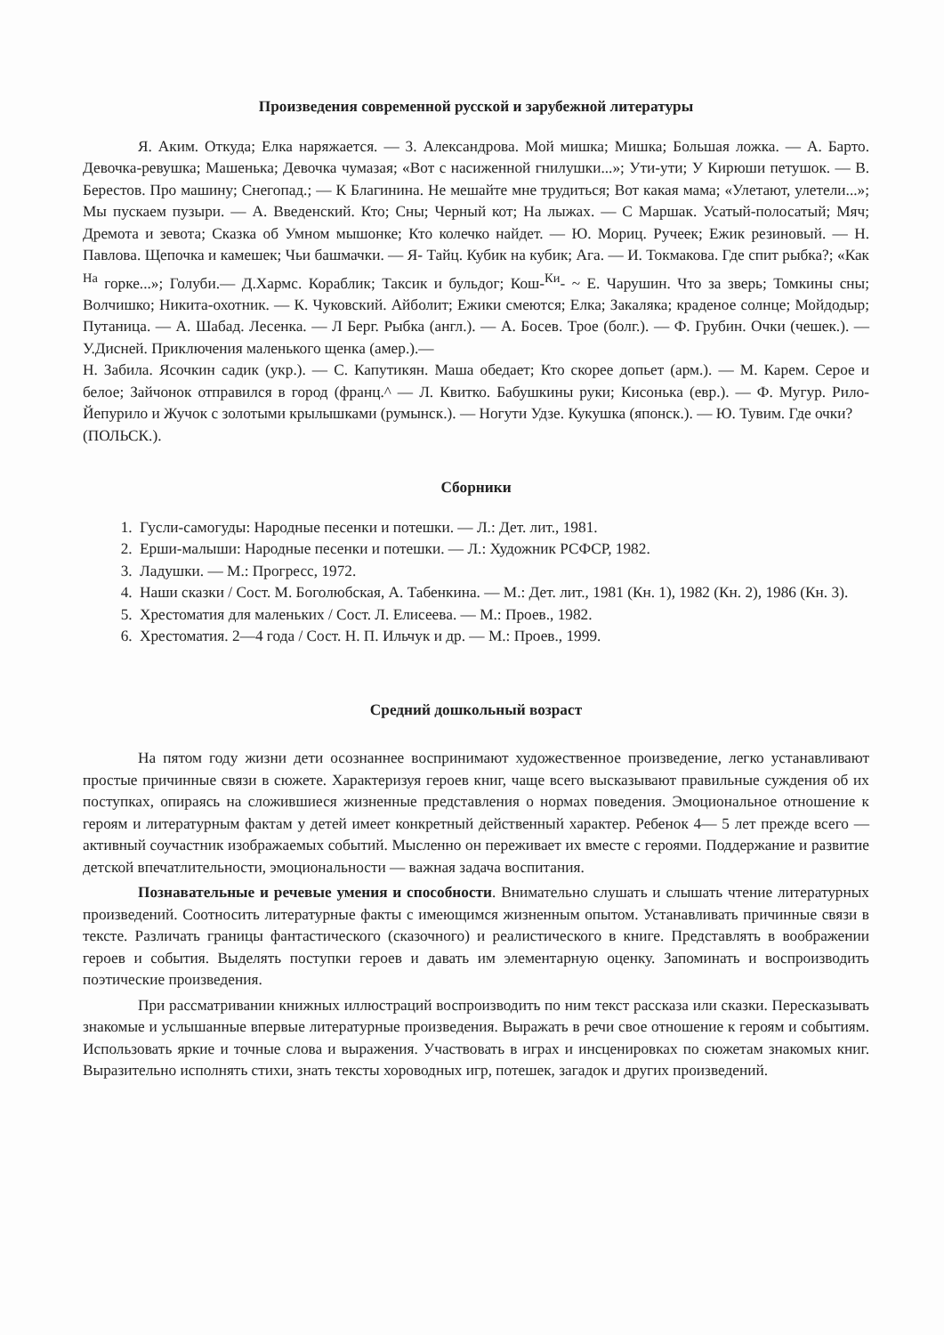Произведения современной русской и зарубежной литературы
Я. Аким. Откуда; Елка наряжается. — 3. Александрова. Мой мишка; Мишка; Большая ложка. — А. Барто. Девочка-ревушка; Машенька; Девочка чумазая; «Вот с насиженной гнилушки...»; Ути-ути; У Кирюши петушок. — В. Берестов. Про машину; Снегопад.; — К Благинина. Не мешайте мне трудиться; Вот какая мама; «Улетают, улетели...»; Мы пускаем пузыри. — А. Введенский. Кто; Сны; Черный кот; На лыжах. — С Маршак. Усатый-полосатый; Мяч; Дремота и зевота; Сказка об Умном мышонке; Кто колечко найдет. — Ю. Мориц. Ручеек; Ежик резиновый. — Н. Павлова. Щепочка и камешек; Чьи башмачки. — Я- Тайц. Кубик на кубик; Ага. — И. Токмакова. Где спит рыбка?; «Как <sup>На</sup> горке...»; Голуби.— Д.Хармс. Кораблик; Таксик и бульдог; Кош-<sup>Ки</sup>- ~ Е. Чарушин. Что за зверь; Томкины сны; Волчишко; Никита-охотник. — К. Чуковский. Айболит; Ежики смеются; Елка; Закаляка; краденое солнце; Мойдодыр; Путаница. — А. Шабад. Лесенка. — Л Берг. Рыбка (англ.). — А. Босев. Трое (болг.). — Ф. Грубин. Очки (чешек.). — У.Дисней. Приключения маленького щенка (амер.).—
Н. Забила. Ясочкин садик (укр.). — С. Капутикян. Маша обедает; Кто скорее допьет (арм.). — М. Карем. Серое и белое; Зайчонок отправился в город (франц.^ — Л. Квитко. Бабушкины руки; Кисонька (евр.). — Ф. Мугур. Рило-Йепурило и Жучок с золотыми крылышками (румынск.). — Ногути Удзе. Кукушка (японск.). — Ю. Тувим. Где очки?
(ПОЛЬСК.).
Сборники
1. Гусли-самогуды: Народные песенки и потешки. — Л.: Дет. лит., 1981.
2. Ерши-малыши: Народные песенки и потешки. — Л.: Художник РСФСР, 1982.
3. Ладушки. — М.: Прогресс, 1972.
4. Наши сказки / Сост. М. Боголюбская, А. Табенкина. — М.: Дет. лит., 1981 (Кн. 1), 1982 (Кн. 2), 1986 (Кн. 3).
5. Хрестоматия для маленьких / Сост. Л. Елисеева. — М.: Проев., 1982.
6. Хрестоматия. 2—4 года / Сост. Н. П. Ильчук и др. — М.: Проев., 1999.
Средний дошкольный возраст
На пятом году жизни дети осознаннее воспринимают художественное произведение, легко устанавливают простые причинные связи в сюжете. Характеризуя героев книг, чаще всего высказывают правильные суждения об их поступках, опираясь на сложившиеся жизненные представления о нормах поведения. Эмоциональное отношение к героям и литературным фактам у детей имеет конкретный действенный характер. Ребенок 4— 5 лет прежде всего — активный соучастник изображаемых событий. Мысленно он переживает их вместе с героями. Поддержание и развитие детской впечатлительности, эмоциональности — важная задача воспитания.
Познавательные и речевые умения и способности. Внимательно слушать и слышать чтение литературных произведений. Соотносить литературные факты с имеющимся жизненным опытом. Устанавливать причинные связи в тексте. Различать границы фантастического (сказочного) и реалистического в книге. Представлять в воображении героев и события. Выделять поступки героев и давать им элементарную оценку. Запоминать и воспроизводить поэтические произведения.
При рассматривании книжных иллюстраций воспроизводить по ним текст рассказа или сказки. Пересказывать знакомые и услышанные впервые литературные произведения. Выражать в речи свое отношение к героям и событиям. Использовать яркие и точные слова и выражения. Участвовать в играх и инсценировках по сюжетам знакомых книг. Выразительно исполнять стихи, знать тексты хороводных игр, потешек, загадок и других произведений.